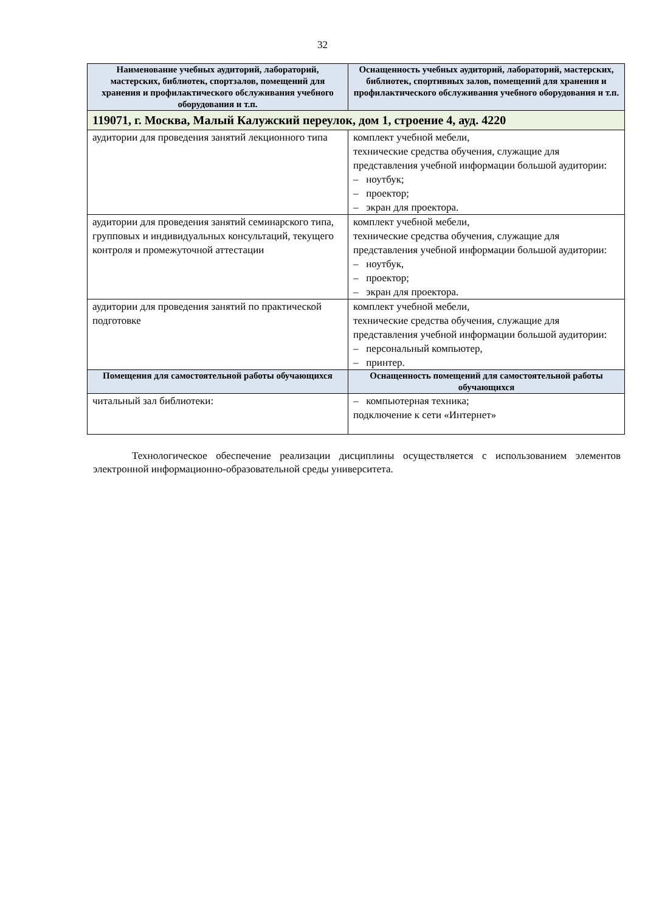32
| Наименование учебных аудиторий, лабораторий, мастерских, библиотек, спортзалов, помещений для хранения и профилактического обслуживания учебного оборудования и т.п. | Оснащенность учебных аудиторий, лабораторий, мастерских, библиотек, спортивных залов, помещений для хранения и профилактического обслуживания учебного оборудования и т.п. |
| --- | --- |
| 119071, г. Москва, Малый Калужский переулок, дом 1, строение 4, ауд. 4220 | |
| аудитории для проведения занятий лекционного типа | комплект учебной мебели, технические средства обучения, служащие для представления учебной информации большой аудитории: – ноутбук; – проектор; – экран для проектора. |
| аудитории для проведения занятий семинарского типа, групповых и индивидуальных консультаций, текущего контроля и промежуточной аттестации | комплект учебной мебели, технические средства обучения, служащие для представления учебной информации большой аудитории: – ноутбук, – проектор; – экран для проектора. |
| аудитории для проведения занятий по практической подготовке | комплект учебной мебели, технические средства обучения, служащие для представления учебной информации большой аудитории: – персональный компьютер, – принтер. |
| Помещения для самостоятельной работы обучающихся | Оснащенность помещений для самостоятельной работы обучающихся |
| читальный зал библиотеки: | – компьютерная техника; подключение к сети «Интернет» |
Технологическое обеспечение реализации дисциплины осуществляется с использованием элементов электронной информационно-образовательной среды университета.